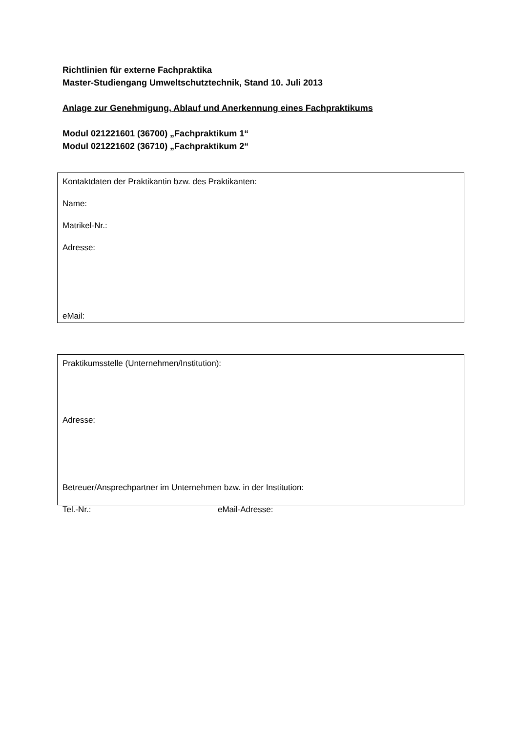Richtlinien für externe Fachpraktika
Master-Studiengang Umweltschutztechnik, Stand 10. Juli 2013
Anlage zur Genehmigung, Ablauf und Anerkennung eines Fachpraktikums
Modul 021221601 (36700) „Fachpraktikum 1“
Modul 021221602 (36710) „Fachpraktikum 2“
Kontaktdaten der Praktikantin bzw. des Praktikanten:
Name:
Matrikel-Nr.:
Adresse:
eMail:
Praktikumsstelle (Unternehmen/Institution):
Adresse:
Betreuer/Ansprechpartner im Unternehmen bzw. in der Institution:
Tel.-Nr.: eMail-Adresse: